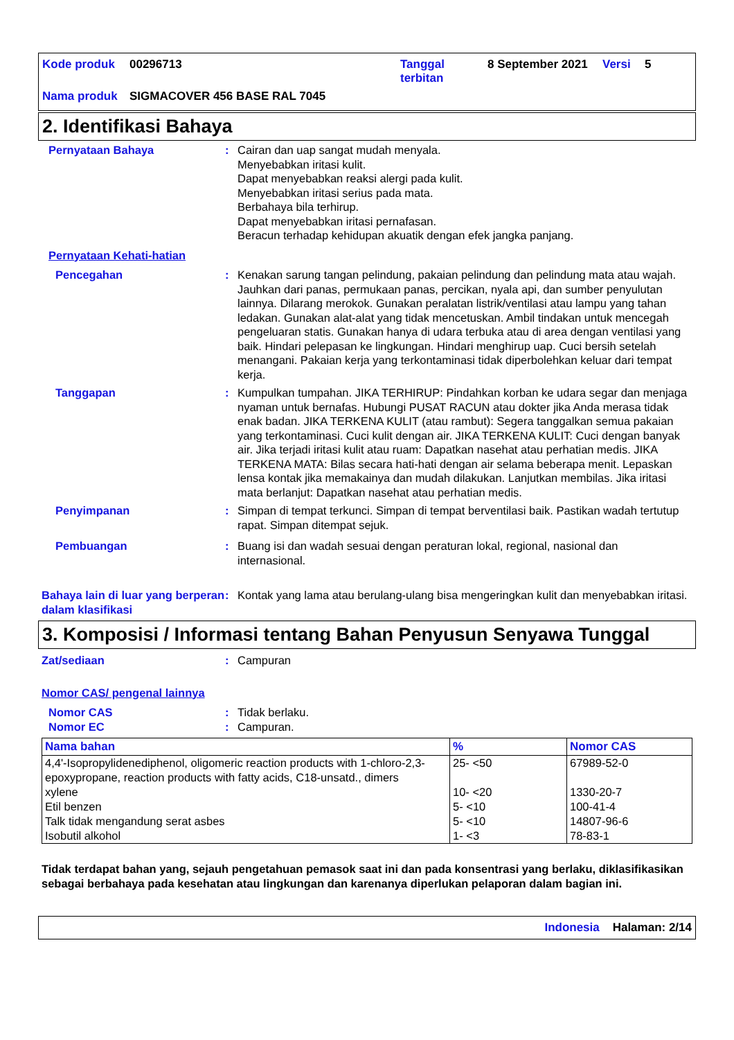| Kode produk | 00296713 | Tanggal terbitan | 8 September 2021 | Versi | 5 |
| Nama produk | SIGMACOVER 456 BASE RAL 7045 | | | | |
2. Identifikasi Bahaya
Pernyataan Bahaya : Cairan dan uap sangat mudah menyala.
Menyebabkan iritasi kulit.
Dapat menyebabkan reaksi alergi pada kulit.
Menyebabkan iritasi serius pada mata.
Berbahaya bila terhirup.
Dapat menyebabkan iritasi pernafasan.
Beracun terhadap kehidupan akuatik dengan efek jangka panjang.
Pernyataan Kehati-hatian
Pencegahan : Kenakan sarung tangan pelindung, pakaian pelindung dan pelindung mata atau wajah. Jauhkan dari panas, permukaan panas, percikan, nyala api, dan sumber penyulutan lainnya. Dilarang merokok. Gunakan peralatan listrik/ventilasi atau lampu yang tahan ledakan. Gunakan alat-alat yang tidak mencetuskan. Ambil tindakan untuk mencegah pengeluaran statis. Gunakan hanya di udara terbuka atau di area dengan ventilasi yang baik. Hindari pelepasan ke lingkungan. Hindari menghirup uap. Cuci bersih setelah menangani. Pakaian kerja yang terkontaminasi tidak diperbolehkan keluar dari tempat kerja.
Tanggapan : Kumpulkan tumpahan. JIKA TERHIRUP: Pindahkan korban ke udara segar dan menjaga nyaman untuk bernafas. Hubungi PUSAT RACUN atau dokter jika Anda merasa tidak enak badan. JIKA TERKENA KULIT (atau rambut): Segera tanggalkan semua pakaian yang terkontaminasi. Cuci kulit dengan air. JIKA TERKENA KULIT: Cuci dengan banyak air. Jika terjadi iritasi kulit atau ruam: Dapatkan nasehat atau perhatian medis. JIKA TERKENA MATA: Bilas secara hati-hati dengan air selama beberapa menit. Lepaskan lensa kontak jika memakainya dan mudah dilakukan. Lanjutkan membilas. Jika iritasi mata berlanjut: Dapatkan nasehat atau perhatian medis.
Penyimpanan : Simpan di tempat terkunci. Simpan di tempat berventilasi baik. Pastikan wadah tertutup rapat. Simpan ditempat sejuk.
Pembuangan : Buang isi dan wadah sesuai dengan peraturan lokal, regional, nasional dan internasional.
Bahaya lain di luar yang berperan dalam klasifikasi
: Kontak yang lama atau berulang-ulang bisa mengeringkan kulit dan menyebabkan iritasi.
3. Komposisi / Informasi tentang Bahan Penyusun Senyawa Tunggal
Zat/sediaan : Campuran
Nomor CAS/ pengenal lainnya
Nomor CAS : Tidak berlaku.
Nomor EC : Campuran.
| Nama bahan | % | Nomor CAS |
| --- | --- | --- |
| 4,4'-Isopropylidenediphenol, oligomeric reaction products with 1-chloro-2,3-epoxypropane, reaction products with fatty acids, C18-unsatd., dimers | 25- <50 | 67989-52-0 |
| xylene | 10- <20 | 1330-20-7 |
| Etil benzen | 5- <10 | 100-41-4 |
| Talk tidak mengandung serat asbes | 5- <10 | 14807-96-6 |
| Isobutil alkohol | 1- <3 | 78-83-1 |
Tidak terdapat bahan yang, sejauh pengetahuan pemasok saat ini dan pada konsentrasi yang berlaku, diklasifikasikan sebagai berbahaya pada kesehatan atau lingkungan dan karenanya diperlukan pelaporan dalam bagian ini.
Indonesia Halaman: 2/14